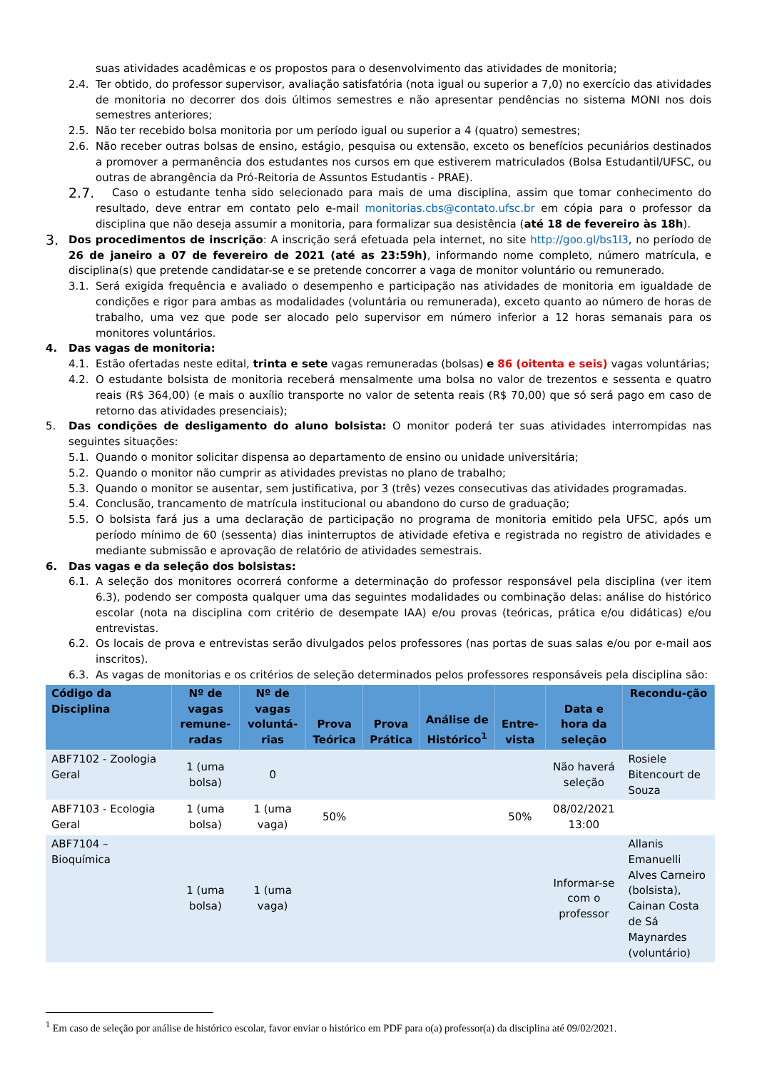suas atividades acadêmicas e os propostos para o desenvolvimento das atividades de monitoria;
2.4. Ter obtido, do professor supervisor, avaliação satisfatória (nota igual ou superior a 7,0) no exercício das atividades de monitoria no decorrer dos dois últimos semestres e não apresentar pendências no sistema MONI nos dois semestres anteriores;
2.5. Não ter recebido bolsa monitoria por um período igual ou superior a 4 (quatro) semestres;
2.6. Não receber outras bolsas de ensino, estágio, pesquisa ou extensão, exceto os benefícios pecuniários destinados a promover a permanência dos estudantes nos cursos em que estiverem matriculados (Bolsa Estudantil/UFSC, ou outras de abrangência da Pró-Reitoria de Assuntos Estudantis - PRAE).
2.7. Caso o estudante tenha sido selecionado para mais de uma disciplina, assim que tomar conhecimento do resultado, deve entrar em contato pelo e-mail monitorias.cbs@contato.ufsc.br em cópia para o professor da disciplina que não deseja assumir a monitoria, para formalizar sua desistência (até 18 de fevereiro às 18h).
3. Dos procedimentos de inscrição: A inscrição será efetuada pela internet, no site http://goo.gl/bs1l3, no período de 26 de janeiro a 07 de fevereiro de 2021 (até as 23:59h), informando nome completo, número matrícula, e disciplina(s) que pretende candidatar-se e se pretende concorrer a vaga de monitor voluntário ou remunerado.
3.1. Será exigida frequência e avaliado o desempenho e participação nas atividades de monitoria em igualdade de condições e rigor para ambas as modalidades (voluntária ou remunerada), exceto quanto ao número de horas de trabalho, uma vez que pode ser alocado pelo supervisor em número inferior a 12 horas semanais para os monitores voluntários.
4. Das vagas de monitoria:
4.1. Estão ofertadas neste edital, trinta e sete vagas remuneradas (bolsas) e 86 (oitenta e seis) vagas voluntárias;
4.2. O estudante bolsista de monitoria receberá mensalmente uma bolsa no valor de trezentos e sessenta e quatro reais (R$ 364,00) (e mais o auxílio transporte no valor de setenta reais (R$ 70,00) que só será pago em caso de retorno das atividades presenciais);
5. Das condições de desligamento do aluno bolsista: O monitor poderá ter suas atividades interrompidas nas seguintes situações:
5.1. Quando o monitor solicitar dispensa ao departamento de ensino ou unidade universitária;
5.2. Quando o monitor não cumprir as atividades previstas no plano de trabalho;
5.3. Quando o monitor se ausentar, sem justificativa, por 3 (três) vezes consecutivas das atividades programadas.
5.4. Conclusão, trancamento de matrícula institucional ou abandono do curso de graduação;
5.5. O bolsista fará jus a uma declaração de participação no programa de monitoria emitido pela UFSC, após um período mínimo de 60 (sessenta) dias ininterruptos de atividade efetiva e registrada no registro de atividades e mediante submissão e aprovação de relatório de atividades semestrais.
6. Das vagas e da seleção dos bolsistas:
6.1. A seleção dos monitores ocorrerá conforme a determinação do professor responsável pela disciplina (ver item 6.3), podendo ser composta qualquer uma das seguintes modalidades ou combinação delas: análise do histórico escolar (nota na disciplina com critério de desempate IAA) e/ou provas (teóricas, prática e/ou didáticas) e/ou entrevistas.
6.2. Os locais de prova e entrevistas serão divulgados pelos professores (nas portas de suas salas e/ou por e-mail aos inscritos).
6.3. As vagas de monitorias e os critérios de seleção determinados pelos professores responsáveis pela disciplina são:
| Código da Disciplina | Nº de vagas remune-radas | Nº de vagas voluntá-rias | Prova Teórica | Prova Prática | Análise de Histórico<sup>1</sup> | Entre-vista | Data e hora da seleção | Recondu-ção |
| --- | --- | --- | --- | --- | --- | --- | --- | --- |
| ABF7102 - Zoologia Geral | 1 (uma bolsa) | 0 | | | | | Não haverá seleção | Rosiele Bitencourt de Souza |
| ABF7103 - Ecologia Geral | 1 (uma bolsa) | 1 (uma vaga) | 50% | | | 50% | 08/02/2021 13:00 | |
| ABF7104 – Bioquímica | 1 (uma bolsa) | 1 (uma vaga) | | | | | Informar-se com o professor | Allanis Emanuelli Alves Carneiro (bolsista), Cainan Costa de Sá Maynardes (voluntário) |
<sup>1</sup> Em caso de seleção por análise de histórico escolar, favor enviar o histórico em PDF para o(a) professor(a) da disciplina até 09/02/2021.